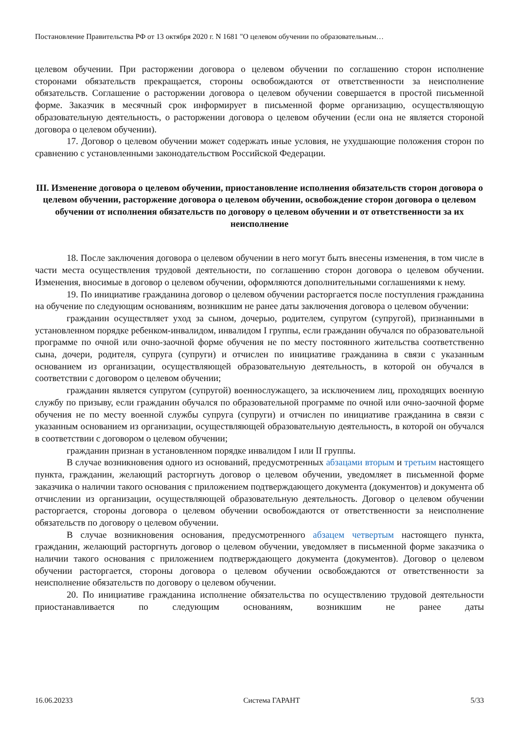Постановление Правительства РФ от 13 октября 2020 г. N 1681 "О целевом обучении по образовательным…
целевом обучении. При расторжении договора о целевом обучении по соглашению сторон исполнение сторонами обязательств прекращается, стороны освобождаются от ответственности за неисполнение обязательств. Соглашение о расторжении договора о целевом обучении совершается в простой письменной форме. Заказчик в месячный срок информирует в письменной форме организацию, осуществляющую образовательную деятельность, о расторжении договора о целевом обучении (если она не является стороной договора о целевом обучении).
17. Договор о целевом обучении может содержать иные условия, не ухудшающие положения сторон по сравнению с установленными законодательством Российской Федерации.
III. Изменение договора о целевом обучении, приостановление исполнения обязательств сторон договора о целевом обучении, расторжение договора о целевом обучении, освобождение сторон договора о целевом обучении от исполнения обязательств по договору о целевом обучении и от ответственности за их неисполнение
18. После заключения договора о целевом обучении в него могут быть внесены изменения, в том числе в части места осуществления трудовой деятельности, по соглашению сторон договора о целевом обучении. Изменения, вносимые в договор о целевом обучении, оформляются дополнительными соглашениями к нему.
19. По инициативе гражданина договор о целевом обучении расторгается после поступления гражданина на обучение по следующим основаниям, возникшим не ранее даты заключения договора о целевом обучении:
гражданин осуществляет уход за сыном, дочерью, родителем, супругом (супругой), признанными в установленном порядке ребенком-инвалидом, инвалидом I группы, если гражданин обучался по образовательной программе по очной или очно-заочной форме обучения не по месту постоянного жительства соответственно сына, дочери, родителя, супруга (супруги) и отчислен по инициативе гражданина в связи с указанным основанием из организации, осуществляющей образовательную деятельность, в которой он обучался в соответствии с договором о целевом обучении;
гражданин является супругом (супругой) военнослужащего, за исключением лиц, проходящих военную службу по призыву, если гражданин обучался по образовательной программе по очной или очно-заочной форме обучения не по месту военной службы супруга (супруги) и отчислен по инициативе гражданина в связи с указанным основанием из организации, осуществляющей образовательную деятельность, в которой он обучался в соответствии с договором о целевом обучении;
гражданин признан в установленном порядке инвалидом I или II группы.
В случае возникновения одного из оснований, предусмотренных абзацами вторым и третьим настоящего пункта, гражданин, желающий расторгнуть договор о целевом обучении, уведомляет в письменной форме заказчика о наличии такого основания с приложением подтверждающего документа (документов) и документа об отчислении из организации, осуществляющей образовательную деятельность. Договор о целевом обучении расторгается, стороны договора о целевом обучении освобождаются от ответственности за неисполнение обязательств по договору о целевом обучении.
В случае возникновения основания, предусмотренного абзацем четвертым настоящего пункта, гражданин, желающий расторгнуть договор о целевом обучении, уведомляет в письменной форме заказчика о наличии такого основания с приложением подтверждающего документа (документов). Договор о целевом обучении расторгается, стороны договора о целевом обучении освобождаются от ответственности за неисполнение обязательств по договору о целевом обучении.
20. По инициативе гражданина исполнение обязательства по осуществлению трудовой деятельности приостанавливается по следующим основаниям, возникшим не ранее даты
16.06.20233 Система ГАРАНТ 5/33